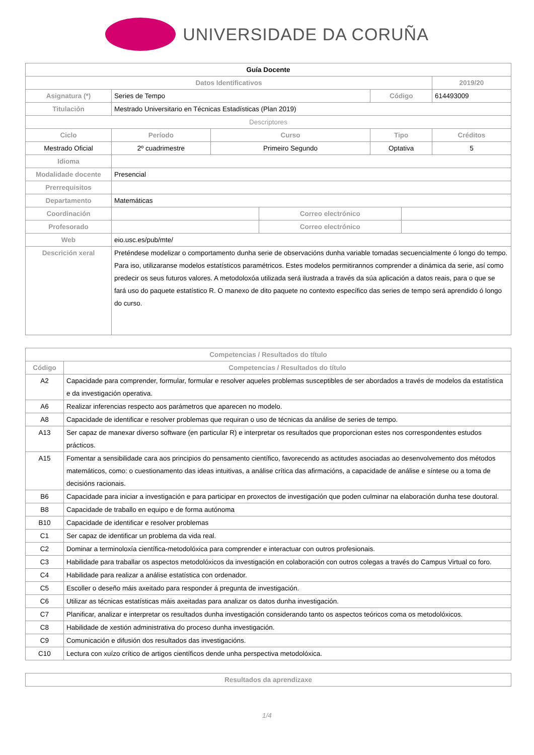UNIVERSIDADE DA CORUÑA
| Guía Docente | | | | | | | |
| Datos Identificativos | | | | | | | 2019/20 |
| Asignatura (*) | Series de Tempo | | | | Código | | 614493009 |
| Titulación | Mestrado Universitario en Técnicas Estadísticas (Plan 2019) | | | | | | |
| Descriptores | | | | | | | |
| Ciclo | | Período | Curso | | Tipo | | Créditos |
| Mestrado Oficial | | 2º cuadrimestre | Primeiro Segundo | | Optativa | | 5 |
| Idioma | | | | | | | |
| Modalidade docente | Presencial | | | | | | |
| Prerrequisitos | | | | | | | |
| Departamento | Matemáticas | | | | | | |
| Coordinación | | | | Correo electrónico | | | |
| Profesorado | | | | Correo electrónico | | | |
| Web | eio.usc.es/pub/mte/ | | | | | | |
| Descrición xeral | Preténdese modelizar o comportamento dunha serie de observacións dunha variable tomadas secuencialmente ó longo do tempo. Para iso, utilizaranse modelos estatísticos paramétricos. Estes modelos permitirannos comprender a dinámica da serie, así como predecir os seus futuros valores. A metodoloxóa utilizada será ilustrada a través da súa aplicación a datos reais, para o que se fará uso do paquete estatístico R. O manexo de dito paquete no contexto específico das series de tempo será aprendido ó longo do curso. | | | | | | |
| Competencias / Resultados do título | |
| --- | --- |
| Código | Competencias / Resultados do título |
| A2 | Capacidade para comprender, formular, formular e resolver aqueles problemas susceptibles de ser abordados a través de modelos da estatística e da investigación operativa. |
| A6 | Realizar inferencias respecto aos parámetros que aparecen no modelo. |
| A8 | Capacidade de identificar e resolver problemas que requiran o uso de técnicas da análise de series de tempo. |
| A13 | Ser capaz de manexar diverso software (en particular R) e interpretar os resultados que proporcionan estes nos correspondentes estudos prácticos. |
| A15 | Fomentar a sensibilidade cara aos principios do pensamento científico, favorecendo as actitudes asociadas ao desenvolvemento dos métodos matemáticos, como: o cuestionamento das ideas intuitivas, a análise crítica das afirmacións, a capacidade de análise e síntese ou a toma de decisións racionais. |
| B6 | Capacidade para iniciar a investigación e para participar en proxectos de investigación que poden culminar na elaboración dunha tese doutoral. |
| B8 | Capacidade de traballo en equipo e de forma autónoma |
| B10 | Capacidade de identificar e resolver problemas |
| C1 | Ser capaz de identificar un problema da vida real. |
| C2 | Dominar a terminoloxía científica-metodolóxica para comprender e interactuar con outros profesionais. |
| C3 | Habilidade para traballar os aspectos metodolóxicos da investigación en colaboración con outros colegas a través do Campus Virtual co foro. |
| C4 | Habilidade para realizar a análise estatística con ordenador. |
| C5 | Escoller o deseño máis axeitado para responder á pregunta de investigación. |
| C6 | Utilizar as técnicas estatísticas máis axeitadas para analizar os datos dunha investigación. |
| C7 | Planificar, analizar e interpretar os resultados dunha investigación considerando tanto os aspectos teóricos coma os metodolóxicos. |
| C8 | Habilidade de xestión administrativa do proceso dunha investigación. |
| C9 | Comunicación e difusión dos resultados das investigacións. |
| C10 | Lectura con xuízo crítico de artigos científicos dende unha perspectiva metodolóxica. |
| Resultados da aprendizaxe |
| --- |
1/4